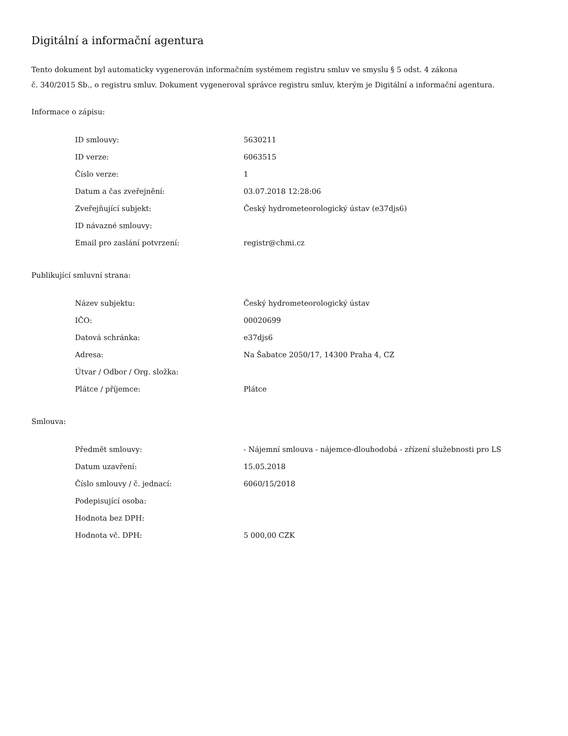Digitální a informační agentura
Tento dokument byl automaticky vygenerován informačním systémem registru smluv ve smyslu § 5 odst. 4 zákona
č. 340/2015 Sb., o registru smluv. Dokument vygeneroval správce registru smluv, kterým je Digitální a informační agentura.
Informace o zápisu:
| ID smlouvy: | 5630211 |
| ID verze: | 6063515 |
| Číslo verze: | 1 |
| Datum a čas zveřejnění: | 03.07.2018 12:28:06 |
| Zveřejňující subjekt: | Český hydrometeorologický ústav (e37djs6) |
| ID návazné smlouvy: | |
| Email pro zaslání potvrzení: | registr@chmi.cz |
Publikující smluvní strana:
| Název subjektu: | Český hydrometeorologický ústav |
| IČO: | 00020699 |
| Datová schránka: | e37djs6 |
| Adresa: | Na Šabatce 2050/17, 14300 Praha 4, CZ |
| Útvar / Odbor / Org. složka: | |
| Plátce / příjemce: | Plátce |
Smlouva:
| Předmět smlouvy: | - Nájemní smlouva - nájemce-dlouhodobá - zřízení služebnosti pro LS |
| Datum uzavření: | 15.05.2018 |
| Číslo smlouvy / č. jednací: | 6060/15/2018 |
| Podepisující osoba: | |
| Hodnota bez DPH: | |
| Hodnota vč. DPH: | 5 000,00 CZK |